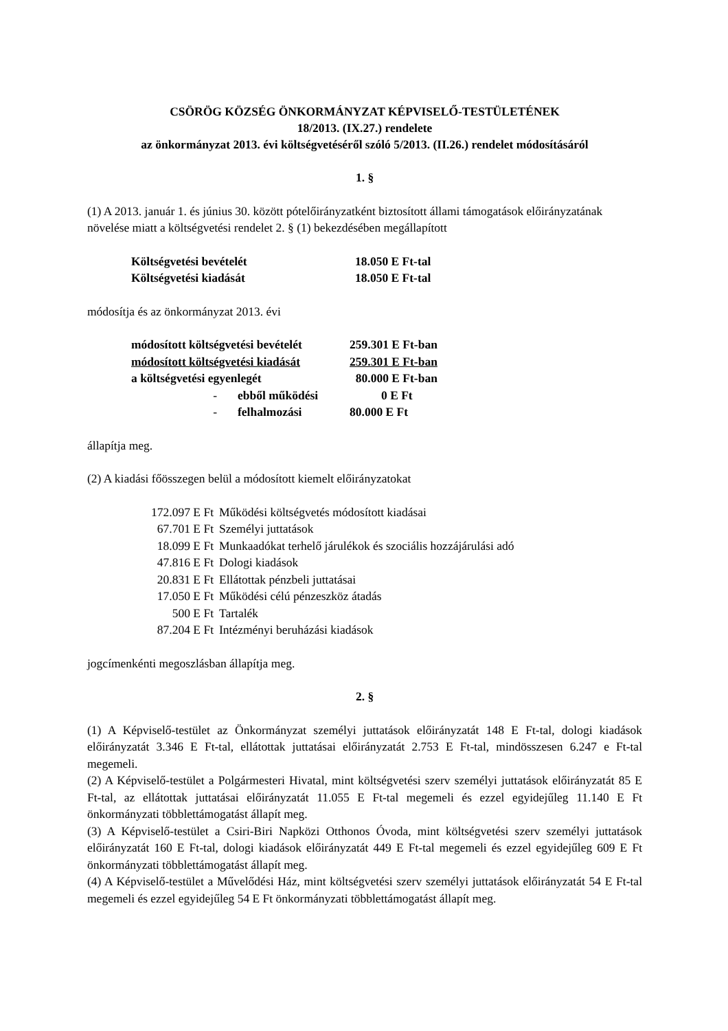CSÖRÖG KÖZSÉG ÖNKORMÁNYZAT KÉPVISELŐ-TESTÜLETÉNEK
18/2013. (IX.27.) rendelete
az önkormányzat 2013. évi költségvetéséről szóló 5/2013. (II.26.) rendelet módosításáról
1. §
(1) A 2013. január 1. és június 30. között pótelőirányzatként biztosított állami támogatások előirányzatának növelése miatt a költségvetési rendelet 2. § (1) bekezdésében megállapított
| Költségvetési bevételét | 18.050 E Ft-tal |
| Költségvetési kiadását | 18.050 E Ft-tal |
módosítja és az önkormányzat 2013. évi
| módosított költségvetési bevételét | | 259.301 E Ft-ban |
| módosított költségvetési kiadását | | 259.301 E Ft-ban |
| a költségvetési egyenlegét | | 80.000 E Ft-ban |
| - | ebből működési | 0 E Ft |
| - | felhalmozási | 80.000 E Ft |
állapítja meg.
(2) A kiadási főösszegen belül a módosított kiemelt előirányzatokat
| 172.097 E Ft | Működési költségvetés módosított kiadásai |
| 67.701 E Ft | Személyi juttatások |
| 18.099 E Ft | Munkaadókat terhelő járulékok és szociális hozzájárulási adó |
| 47.816 E Ft | Dologi kiadások |
| 20.831 E Ft | Ellátottak pénzbeli juttatásai |
| 17.050 E Ft | Működési célú pénzeszköz átadás |
| 500 E Ft | Tartalék |
| 87.204 E Ft | Intézményi beruházási kiadások |
jogcímenkénti megoszlásban állapítja meg.
2. §
(1) A Képviselő-testület az Önkormányzat személyi juttatások előirányzatát 148 E Ft-tal, dologi kiadások előirányzatát 3.346 E Ft-tal, ellátottak juttatásai előirányzatát 2.753 E Ft-tal, mindösszesen 6.247 e Ft-tal megemeli.
(2) A Képviselő-testület a Polgármesteri Hivatal, mint költségvetési szerv személyi juttatások előirányzatát 85 E Ft-tal, az ellátottak juttatásai előirányzatát 11.055 E Ft-tal megemeli és ezzel egyidejűleg 11.140 E Ft önkormányzati többlettámogatást állapít meg.
(3) A Képviselő-testület a Csiri-Biri Napközi Otthonos Óvoda, mint költségvetési szerv személyi juttatások előirányzatát 160 E Ft-tal, dologi kiadások előirányzatát 449 E Ft-tal megemeli és ezzel egyidejűleg 609 E Ft önkormányzati többlettámogatást állapít meg.
(4) A Képviselő-testület a Művelődési Ház, mint költségvetési szerv személyi juttatások előirányzatát 54 E Ft-tal megemeli és ezzel egyidejűleg 54 E Ft önkormányzati többlettámogatást állapít meg.